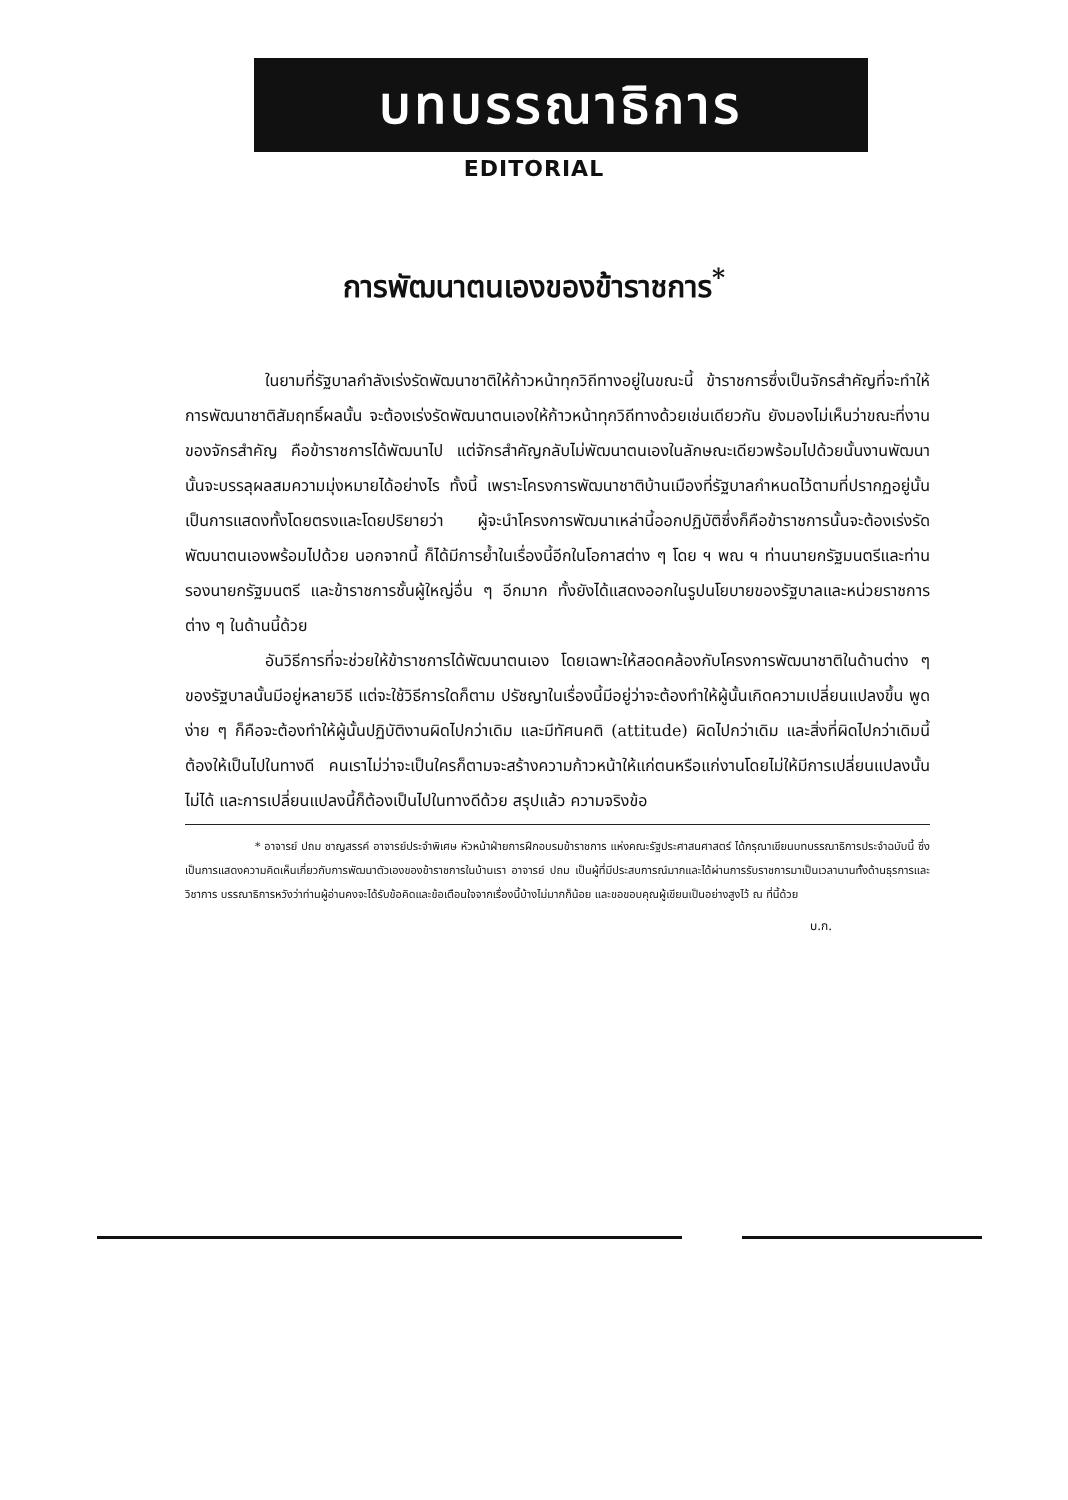บทบรรณาธิการ
EDITORIAL
การพัฒนาตนเองของข้าราชการ<sup>*</sup>
ในยามที่รัฐบาลกำลังเร่งรัดพัฒนาชาติให้ก้าวหน้าทุกวิถีทางอยู่ในขณะนี้ ข้าราชการซึ่งเป็นจักรสำคัญที่จะทำให้การพัฒนาชาติสัมฤทธิ์ผลนั้น จะต้องเร่งรัดพัฒนาตนเองให้ก้าวหน้าทุกวิถีทางด้วยเช่นเดียวกัน ยังมองไม่เห็นว่าขณะที่งานของจักรสำคัญ คือข้าราชการได้พัฒนาไป แต่จักรสำคัญกลับไม่พัฒนาตนเองในลักษณะเดียวพร้อมไปด้วยนั้นงานพัฒนานั้นจะบรรลุผลสมความมุ่งหมายได้อย่างไร ทั้งนี้ เพราะโครงการพัฒนาชาติบ้านเมืองที่รัฐบาลกำหนดไว้ตามที่ปรากฏอยู่นั้นเป็นการแสดงทั้งโดยตรงและโดยปริยายว่า ผู้จะนำโครงการพัฒนาเหล่านี้ออกปฏิบัติซึ่งก็คือข้าราชการนั้นจะต้องเร่งรัดพัฒนาตนเองพร้อมไปด้วย นอกจากนี้ ก็ได้มีการย้ำในเรื่องนี้อีกในโอกาสต่าง ๆ โดย ฯ พณ ฯ ท่านนายกรัฐมนตรีและท่านรองนายกรัฐมนตรี และข้าราชการชั้นผู้ใหญ่อื่น ๆ อีกมาก ทั้งยังได้แสดงออกในรูปนโยบายของรัฐบาลและหน่วยราชการต่าง ๆ ในด้านนี้ด้วย
อันวิธีการที่จะช่วยให้ข้าราชการได้พัฒนาตนเอง โดยเฉพาะให้สอดคล้องกับโครงการพัฒนาชาติในด้านต่าง ๆ ของรัฐบาลนั้นมีอยู่หลายวิธี แต่จะใช้วิธีการใดก็ตาม ปรัชญาในเรื่องนี้มีอยู่ว่าจะต้องทำให้ผู้นั้นเกิดความเปลี่ยนแปลงขึ้น พูดง่าย ๆ ก็คือจะต้องทำให้ผู้นั้นปฏิบัติงานผิดไปกว่าเดิม และมีทัศนคติ (attitude) ผิดไปกว่าเดิม และสิ่งที่ผิดไปกว่าเดิมนี้ต้องให้เป็นไปในทางดี คนเราไม่ว่าจะเป็นใครก็ตามจะสร้างความก้าวหน้าให้แก่ตนหรือแก่งานโดยไม่ให้มีการเปลี่ยนแปลงนั้นไม่ได้ และการเปลี่ยนแปลงนี้ก็ต้องเป็นไปในทางดีด้วย สรุปแล้ว ความจริงข้อ
* อาจารย์ ปถม ชาญสรรค์ อาจารย์ประจำพิเศษ หัวหน้าฝ่ายการฝึกอบรมข้าราชการ แห่งคณะรัฐประศาสนศาสตร์ ได้กรุณาเขียนบทบรรณาธิการประจำฉบับนี้ ซึ่งเป็นการแสดงความคิดเห็นเกี่ยวกับการพัฒนาตัวเองของข้าราชการในบ้านเรา อาจารย์ ปถม เป็นผู้ที่มีประสบการณ์มากและได้ผ่านการรับราชการมาเป็นเวลานานทั้งด้านธุรการและวิชาการ บรรณาธิการหวังว่าท่านผู้อ่านคงจะได้รับข้อคิดและข้อเตือนใจจากเรื่องนี้บ้างไม่มากก็น้อย และขอขอบคุณผู้เขียนเป็นอย่างสูงไว้ ณ ที่นี้ด้วย
บ.ก.